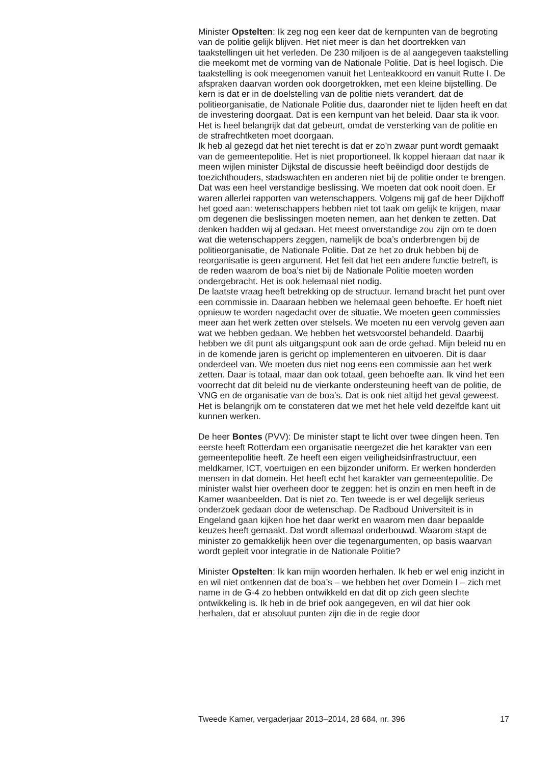Minister Opstelten: Ik zeg nog een keer dat de kernpunten van de begroting van de politie gelijk blijven. Het niet meer is dan het doortrekken van taakstellingen uit het verleden. De 230 miljoen is de al aangegeven taakstelling die meekomt met de vorming van de Nationale Politie. Dat is heel logisch. Die taakstelling is ook meegenomen vanuit het Lenteakkoord en vanuit Rutte I. De afspraken daarvan worden ook doorgetrokken, met een kleine bijstelling. De kern is dat er in de doelstelling van de politie niets verandert, dat de politieorganisatie, de Nationale Politie dus, daaronder niet te lijden heeft en dat de investering doorgaat. Dat is een kernpunt van het beleid. Daar sta ik voor. Het is heel belangrijk dat dat gebeurt, omdat de versterking van de politie en de strafrechtketen moet doorgaan.
Ik heb al gezegd dat het niet terecht is dat er zo’n zwaar punt wordt gemaakt van de gemeentepolitie. Het is niet proportioneel. Ik koppel hieraan dat naar ik meen wijlen minister Dijkstal de discussie heeft beëindigd door destijds de toezichthouders, stadswachten en anderen niet bij de politie onder te brengen. Dat was een heel verstandige beslissing. We moeten dat ook nooit doen. Er waren allerlei rapporten van wetenschappers. Volgens mij gaf de heer Dijkhoff het goed aan: wetenschappers hebben niet tot taak om gelijk te krijgen, maar om degenen die beslissingen moeten nemen, aan het denken te zetten. Dat denken hadden wij al gedaan. Het meest onverstandige zou zijn om te doen wat die wetenschappers zeggen, namelijk de boa’s onderbrengen bij de politieorganisatie, de Nationale Politie. Dat ze het zo druk hebben bij de reorganisatie is geen argument. Het feit dat het een andere functie betreft, is de reden waarom de boa’s niet bij de Nationale Politie moeten worden ondergebracht. Het is ook helemaal niet nodig.
De laatste vraag heeft betrekking op de structuur. Iemand bracht het punt over een commissie in. Daaraan hebben we helemaal geen behoefte. Er hoeft niet opnieuw te worden nagedacht over de situatie. We moeten geen commissies meer aan het werk zetten over stelsels. We moeten nu een vervolg geven aan wat we hebben gedaan. We hebben het wetsvoorstel behandeld. Daarbij hebben we dit punt als uitgangspunt ook aan de orde gehad. Mijn beleid nu en in de komende jaren is gericht op implementeren en uitvoeren. Dit is daar onderdeel van. We moeten dus niet nog eens een commissie aan het werk zetten. Daar is totaal, maar dan ook totaal, geen behoefte aan. Ik vind het een voorrecht dat dit beleid nu de vierkante ondersteuning heeft van de politie, de VNG en de organisatie van de boa’s. Dat is ook niet altijd het geval geweest. Het is belangrijk om te constateren dat we met het hele veld dezelfde kant uit kunnen werken.
De heer Bontes (PVV): De minister stapt te licht over twee dingen heen. Ten eerste heeft Rotterdam een organisatie neergezet die het karakter van een gemeentepolitie heeft. Ze heeft een eigen veiligheidsinfrastructuur, een meldkamer, ICT, voertuigen en een bijzonder uniform. Er werken honderden mensen in dat domein. Het heeft echt het karakter van gemeentepolitie. De minister walst hier overheen door te zeggen: het is onzin en men heeft in de Kamer waanbeelden. Dat is niet zo. Ten tweede is er wel degelijk serieus onderzoek gedaan door de wetenschap. De Radboud Universiteit is in Engeland gaan kijken hoe het daar werkt en waarom men daar bepaalde keuzes heeft gemaakt. Dat wordt allemaal onderbouwd. Waarom stapt de minister zo gemakkelijk heen over die tegenargumenten, op basis waarvan wordt gepleit voor integratie in de Nationale Politie?
Minister Opstelten: Ik kan mijn woorden herhalen. Ik heb er wel enig inzicht in en wil niet ontkennen dat de boa’s – we hebben het over Domein I – zich met name in de G-4 zo hebben ontwikkeld en dat dit op zich geen slechte ontwikkeling is. Ik heb in de brief ook aangegeven, en wil dat hier ook herhalen, dat er absoluut punten zijn die in de regie door
Tweede Kamer, vergaderjaar 2013–2014, 28 684, nr. 396 17